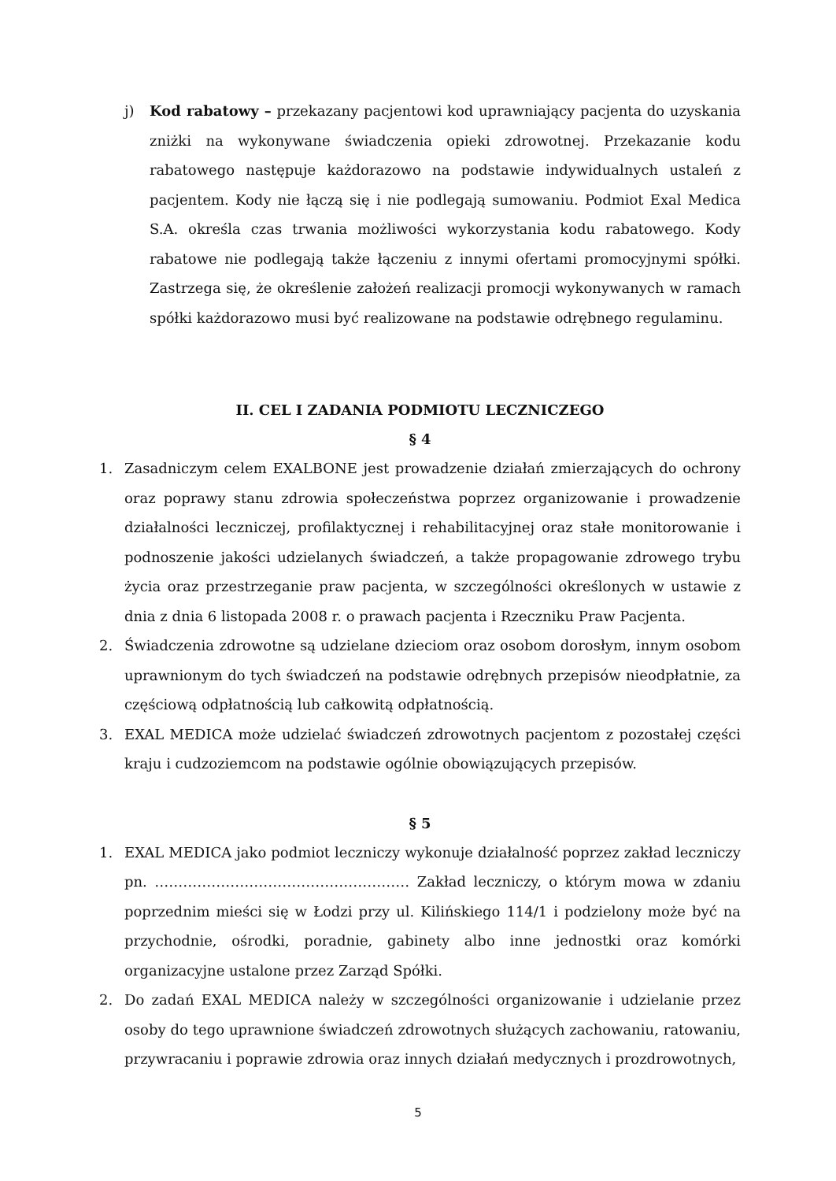j) Kod rabatowy – przekazany pacjentowi kod uprawniający pacjenta do uzyskania zniżki na wykonywane świadczenia opieki zdrowotnej. Przekazanie kodu rabatowego następuje każdorazowo na podstawie indywidualnych ustaleń z pacjentem. Kody nie łączą się i nie podlegają sumowaniu. Podmiot Exal Medica S.A. określa czas trwania możliwości wykorzystania kodu rabatowego. Kody rabatowe nie podlegają także łączeniu z innymi ofertami promocyjnymi spółki. Zastrzega się, że określenie założeń realizacji promocji wykonywanych w ramach spółki każdorazowo musi być realizowane na podstawie odrębnego regulaminu.
II. CEL I ZADANIA PODMIOTU LECZNICZEGO
§ 4
1. Zasadniczym celem EXALBONE jest prowadzenie działań zmierzających do ochrony oraz poprawy stanu zdrowia społeczeństwa poprzez organizowanie i prowadzenie działalności leczniczej, profilaktycznej i rehabilitacyjnej oraz stałe monitorowanie i podnoszenie jakości udzielanych świadczeń, a także propagowanie zdrowego trybu życia oraz przestrzeganie praw pacjenta, w szczególności określonych w ustawie z dnia z dnia 6 listopada 2008 r. o prawach pacjenta i Rzeczniku Praw Pacjenta.
2. Świadczenia zdrowotne są udzielane dzieciom oraz osobom dorosłym, innym osobom uprawnionym do tych świadczeń na podstawie odrębnych przepisów nieodpłatnie, za częściową odpłatnością lub całkowitą odpłatnością.
3. EXAL MEDICA może udzielać świadczeń zdrowotnych pacjentom z pozostałej części kraju i cudzoziemcom na podstawie ogólnie obowiązujących przepisów.
§ 5
1. EXAL MEDICA jako podmiot leczniczy wykonuje działalność poprzez zakład leczniczy pn. ……………………………………………… Zakład leczniczy, o którym mowa w zdaniu poprzednim mieści się w Łodzi przy ul. Kilińskiego 114/1 i podzielony może być na przychodnie, ośrodki, poradnie, gabinety albo inne jednostki oraz komórki organizacyjne ustalone przez Zarząd Spółki.
2. Do zadań EXAL MEDICA należy w szczególności organizowanie i udzielanie przez osoby do tego uprawnione świadczeń zdrowotnych służących zachowaniu, ratowaniu, przywracaniu i poprawie zdrowia oraz innych działań medycznych i prozdrowotnych,
5